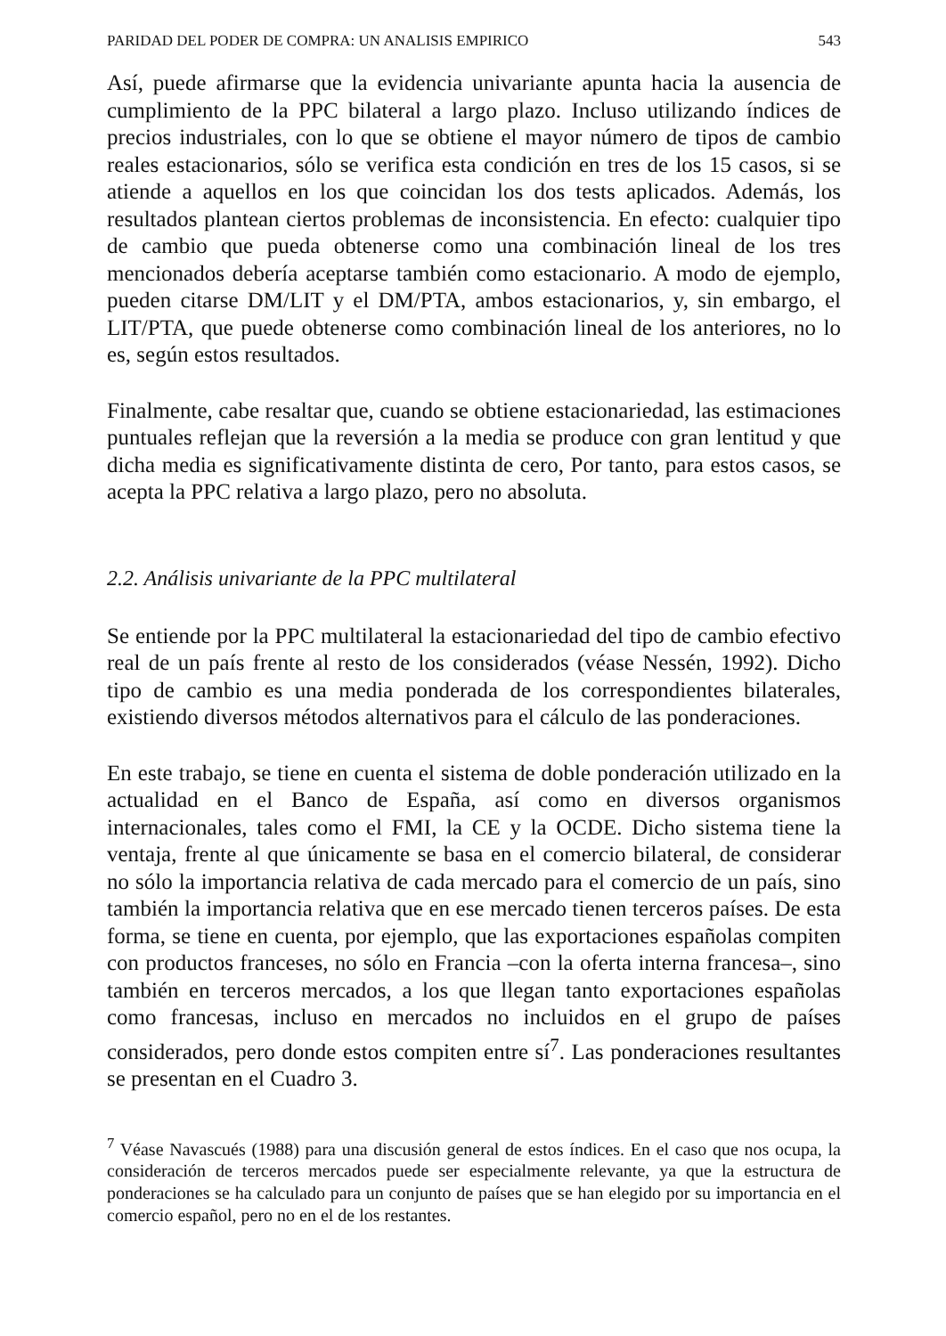PARIDAD DEL PODER DE COMPRA: UN ANALISIS EMPIRICO 543
Así, puede afirmarse que la evidencia univariante apunta hacia la ausencia de cumplimiento de la PPC bilateral a largo plazo. Incluso utilizando índices de precios industriales, con lo que se obtiene el mayor número de tipos de cambio reales estacionarios, sólo se verifica esta condición en tres de los 15 casos, si se atiende a aquellos en los que coincidan los dos tests aplicados. Además, los resultados plantean ciertos problemas de inconsistencia. En efecto: cualquier tipo de cambio que pueda obtenerse como una combinación lineal de los tres mencionados debería aceptarse también como estacionario. A modo de ejemplo, pueden citarse DM/LIT y el DM/PTA, ambos estacionarios, y, sin embargo, el LIT/PTA, que puede obtenerse como combinación lineal de los anteriores, no lo es, según estos resultados.
Finalmente, cabe resaltar que, cuando se obtiene estacionariedad, las estimaciones puntuales reflejan que la reversión a la media se produce con gran lentitud y que dicha media es significativamente distinta de cero, Por tanto, para estos casos, se acepta la PPC relativa a largo plazo, pero no absoluta.
2.2. Análisis univariante de la PPC multilateral
Se entiende por la PPC multilateral la estacionariedad del tipo de cambio efectivo real de un país frente al resto de los considerados (véase Nessén, 1992). Dicho tipo de cambio es una media ponderada de los correspondientes bilaterales, existiendo diversos métodos alternativos para el cálculo de las ponderaciones.
En este trabajo, se tiene en cuenta el sistema de doble ponderación utilizado en la actualidad en el Banco de España, así como en diversos organismos internacionales, tales como el FMI, la CE y la OCDE. Dicho sistema tiene la ventaja, frente al que únicamente se basa en el comercio bilateral, de considerar no sólo la importancia relativa de cada mercado para el comercio de un país, sino también la importancia relativa que en ese mercado tienen terceros países. De esta forma, se tiene en cuenta, por ejemplo, que las exportaciones españolas compiten con productos franceses, no sólo en Francia –con la oferta interna francesa–, sino también en terceros mercados, a los que llegan tanto exportaciones españolas como francesas, incluso en mercados no incluidos en el grupo de países considerados, pero donde estos compiten entre sí<sup>7</sup>. Las ponderaciones resultantes se presentan en el Cuadro 3.
<sup>7</sup> Véase Navascués (1988) para una discusión general de estos índices. En el caso que nos ocupa, la consideración de terceros mercados puede ser especialmente relevante, ya que la estructura de ponderaciones se ha calculado para un conjunto de países que se han elegido por su importancia en el comercio español, pero no en el de los restantes.